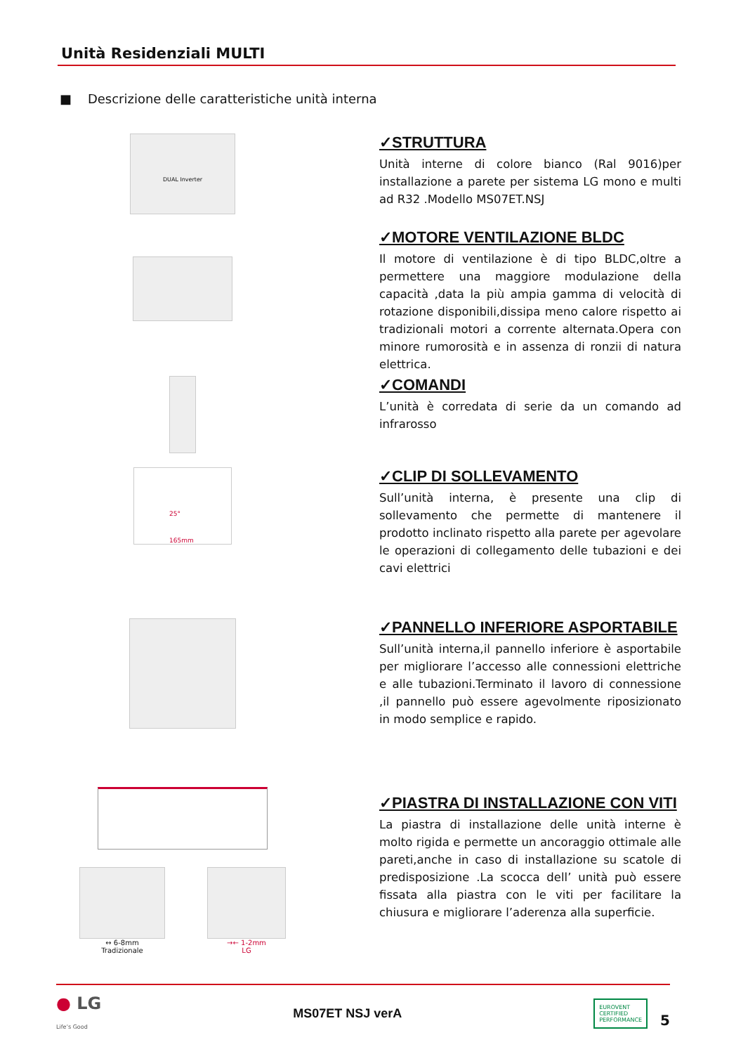Unità Residenziali MULTI
■ Descrizione delle caratteristiche unità interna
DUAL Inverter
✓STRUTTURA
Unità interne di colore bianco (Ral 9016)per installazione a parete per sistema LG mono e multi ad R32 .Modello MS07ET.NSJ
✓MOTORE VENTILAZIONE BLDC
Il motore di ventilazione è di tipo BLDC,oltre a permettere una maggiore modulazione della capacità ,data la più ampia gamma di velocità di rotazione disponibili,dissipa meno calore rispetto ai tradizionali motori a corrente alternata.Opera con minore rumorosità e in assenza di ronzii di natura elettrica.
✓COMANDI
L’unità è corredata di serie da un comando ad infrarosso
25°
165mm
✓CLIP DI SOLLEVAMENTO
Sull’unità interna, è presente una clip di sollevamento che permette di mantenere il prodotto inclinato rispetto alla parete per agevolare le operazioni di collegamento delle tubazioni e dei cavi elettrici
✓PANNELLO INFERIORE ASPORTABILE
Sull’unità interna,il pannello inferiore è asportabile per migliorare l’accesso alle connessioni elettriche e alle tubazioni.Terminato il lavoro di connessione ,il pannello può essere agevolmente riposizionato in modo semplice e rapido.
↔ 6-8mm
Tradizionale
→← 1-2mm
LG
✓PIASTRA DI INSTALLAZIONE CON VITI
La piastra di installazione delle unità interne è molto rigida e permette un ancoraggio ottimale alle pareti,anche in caso di installazione su scatole di predisposizione .La scocca dell’ unità può essere fissata alla piastra con le viti per facilitare la chiusura e migliorare l’aderenza alla superficie.
● LG
Life’s Good
MS07ET NSJ verA
EUROVENT
CERTIFIED
PERFORMANCE
5